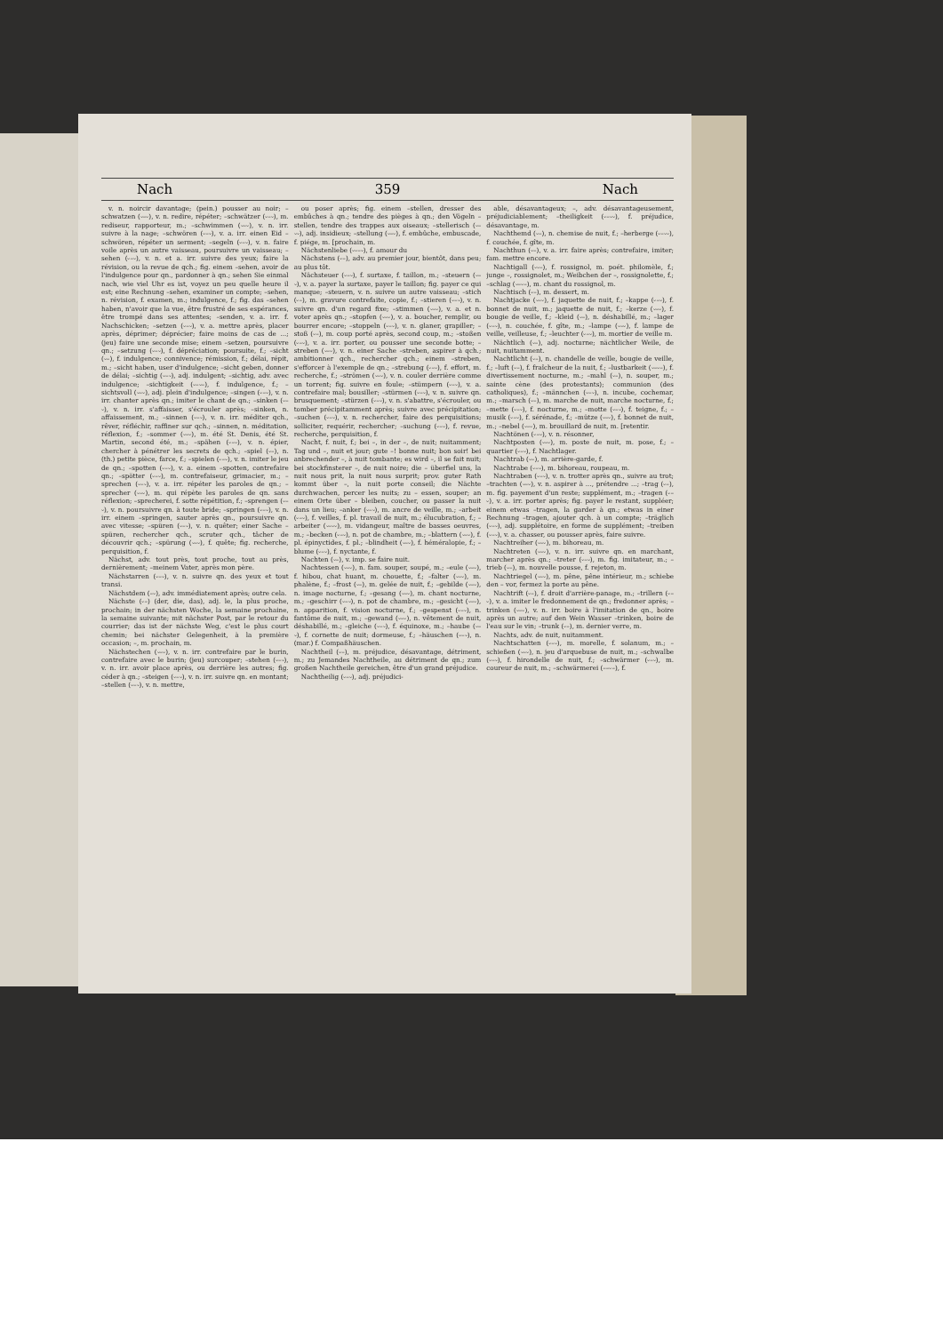Nach 359 Nach
v. n. noircir davantage; (pein.) pousser au noir; –schwatzen (⏑–⏑), v. n. redire, répéter; –schwätzer (⏑–⏑), m. rediseur, rapporteur, m.; –schwimmen (⏑–⏑), v. n. irr. suivre à la nage; –schwören (⏑–⏑), v. a. irr. einen Eid –schwören, répéter un serment; –segeln (⏑–⏑), v. n. faire voile après un autre vaisseau, poursuivre un vaisseau; –sehen (⏑–⏑), v. n. et a. irr. suivre des yeux; faire la révision, ou la revue de qch.; fig. einem –sehen, avoir de l'indulgence pour qn., pardonner à qn.; sehen Sie einmal nach, wie viel Uhr es ist, voyez un peu quelle heure il est; eine Rechnung –sehen, examiner un compte; –sehen, n. révision, f. examen, m.; indulgence, f.; fig. das –sehen haben, n'avoir que la vue, être frustré de ses espérances, être trompé dans ses attentes; –senden, v. a. irr. f. Nachschicken; –setzen (⏑–⏑), v. a. mettre après, placer après, déprimer; déprécier; faire moins de cas de ...; (jeu) faire une seconde mise; einem –setzen, poursuivre qn.; –setzung (⏑–⏑), f. dépréciation; poursuite, f.; –sicht (⏑–), f. indulgence; connivence; rémission, f.; délai, répit, m.; –sicht haben, user d'indulgence; –sicht geben, donner de délai; –sichtig (⏑–⏑), adj. indulgent; –sichtig, adv. avec indulgence; –sichtigkeit (⏑–⏑–), f. indulgence, f.; –sichtsvoll (⏑–⏑), adj. plein d'indulgence; –singen (⏑–⏑), v. n. irr. chanter après qn.; imiter le chant de qn.; –sinken (⏑–⏑), v. n. irr. s'affaisser, s'écrouler après; –sinken, n. affaissement, m.; –sinnen (⏑–⏑), v. n. irr. méditer qch., rêver, réfléchir, raffiner sur qch.; –sinnen, n. méditation, réflexion, f.; –sommer (⏑–⏑), m. été St. Denis, été St. Martin, second été, m.; –spähen (⏑–⏑), v. n. épier, chercher à pénétrer les secrets de qch.; –spiel (⏑–), n. (th.) petite pièce, farce, f.; –spielen (⏑–⏑), v. n. imiter le jeu de qn.; –spotten (⏑–⏑), v. a. einem –spotten, contrefaire qn.; –spötter (⏑–⏑), m. contrefaiseur, grimacier, m.; –sprechen (⏑–⏑), v. a. irr. répéter les paroles de qn.; –sprecher (⏑–⏑), m. qui répète les paroles de qn. sans réflexion; –sprecherei, f. sotte répétition, f.; –sprengen (⏑–⏑), v. n. poursuivre qn. à toute bride; –springen (⏑–⏑), v. n. irr. einem –springen, sauter après qn., poursuivre qn. avec vitesse; –spüren (⏑–⏑), v. n. quêter; einer Sache –spüren, rechercher qch., scruter qch., tâcher de découvrir qch.; –spürung (⏑–⏑), f. quête; fig. recherche, perquisition, f.
Nächst, adv. tout près, tout proche, tout au près, dernièrement; –meinem Vater, après mon père.
Nächstarren (⏑–⏑), v. n. suivre qn. des yeux et tout transi.
Nächstdem (–⏑), adv. immédiatement après; outre cela.
Nächste (⏑–) (der, die, das), adj. le, la plus proche, prochain; in der nächsten Woche, la semaine prochaine, la semaine suivante; mit nächster Post, par le retour du courrier; das ist der nächste Weg, c'est le plus court chemin; bei nächster Gelegenheit, à la première occasion; –, m. prochain, m.
Nächstechen (⏑–⏑), v. n. irr. contrefaire par le burin, contrefaire avec le burin; (jeu) surcouper; –stehen (⏑–⏑), v. n. irr. avoir place après, ou derrière les autres; fig. céder à qn.; –steigen (⏑–⏑), v. n. irr. suivre qn. en montant; –stellen (⏑–⏑), v. n. mettre,
ou poser après; fig. einem –stellen, dresser des embûches à qn.; tendre des pièges à qn.; den Vögeln –stellen, tendre des trappes aux oiseaux; –stellerisch (⏑–⏑⏑), adj. insidieux; –stellung (⏑–⏑), f. embûche, embuscade, f. piége, m. [prochain, m.
Nächstenliebe (⏑⏑–⏑), f. amour du
Nächstens (⏑–), adv. au premier jour, bientôt, dans peu; au plus tôt.
Nächsteuer (⏑–⏑), f. surtaxe, f. taillon, m.; –steuern (⏑–⏑), v. a. payer la surtaxe, payer le taillon; fig. payer ce qui manque; –steuern, v. n. suivre un autre vaisseau; –stich (⏑–), m. gravure contrefaite, copie, f.; –stieren (⏑–⏑), v. n. suivre qn. d'un regard fixe; –stimmen (⏑–⏑), v. a. et n. voter après qn.; –stopfen (⏑–⏑), v. a. boucher, remplir, ou bourrer encore; –stoppeln (⏑–⏑), v. n. glaner, grapiller; –stoß (⏑–), m. coup porté après, second coup, m.; –stoßen (⏑–⏑), v. a. irr. porter, ou pousser une seconde botte; –streben (⏑–⏑), v. n. einer Sache –streben, aspirer à qch.; ambitionner qch., rechercher qch.; einem –streben, s'efforcer à l'exemple de qn.; –strebung (⏑–⏑), f. effort, m. recherche, f.; –strömen (⏑–⏑), v. n. couler derrière comme un torrent; fig. suivre en foule; –stümpern (⏑–⏑), v. a. contrefaire mal; bousiller; –stürmen (⏑–⏑), v. n. suivre qn. brusquement; –stürzen (⏑–⏑), v. n. s'abattre, s'écrouler, ou tomber précipitamment après; suivre avec précipitation; –suchen (⏑–⏑), v. n. rechercher, faire des perquisitions; solliciter, requérir, rechercher; –suchung (⏑–⏑), f. revue, recherche, perquisition, f.
Nacht, f. nuit, f.; bei –, in der –, de nuit; nuitamment; Tag und –, nuit et jour; gute –! bonne nuit; bon soir! bei anbrechender –, à nuit tombante; es wird –, il se fait nuit; bei stockfinsterer –, de nuit noire; die – überfiel uns, la nuit nous prit, la nuit nous surprit; prov. guter Rath kommt über –, la nuit porte conseil; die Nächte durchwachen, percer les nuits; zu – essen, souper; an einem Orte über – bleiben, coucher, ou passer la nuit dans un lieu; –anker (⏑–⏑), m. ancre de veille, m.; –arbeit (⏑–⏑), f. veilles, f. pl. travail de nuit, m.; élucubration, f.; –arbeiter (⏑–⏑⏑), m. vidangeur, maître de basses oeuvres, m.; –becken (⏑–⏑), n. pot de chambre, m.; –blattern (⏑–⏑), f. pl. épinyctides, f. pl.; –blindheit (⏑–⏑), f. héméralopie, f.; –blume (⏑–⏑), f. nyctante, f.
Nachten (⏑–), v. imp. se faire nuit.
Nachtessen (⏑–⏑), n. fam. souper, soupé, m.; –eule (⏑–⏑), f. hibou, chat huant, m. chouette, f.; –falter (⏑–⏑), m. phalène, f.; –frost (⏑–), m. gelée de nuit, f.; –gebilde (⏑–⏑), n. image nocturne, f.; –gesang (⏑–⏑), m. chant nocturne, m.; –geschirr (⏑–⏑), n. pot de chambre, m.; –gesicht (⏑–⏑), n. apparition, f. vision nocturne, f.; –gespenst (⏑–⏑), n. fantôme de nuit, m.; –gewand (⏑–⏑), n. vêtement de nuit, déshabillé, m.; –gleiche (⏑–⏑), f. équinoxe, m.; –haube (⏑–⏑), f. cornette de nuit; dormeuse, f.; –häuschen (⏑–⏑), n. (mar.) f. Compaßhäuschen.
Nachtheil (⏑–), m. préjudice, désavantage, détriment, m.; zu Jemandes Nachtheile, au détriment de qn.; zum großen Nachtheile gereichen, être d'un grand préjudice.
Nachtheilig (⏑–⏑), adj. préjudici-
able, désavantageux; –, adv. désavantageusement, préjudiciablement; –theiligkeit (⏑–⏑⏑), f. préjudice, désavantage, m.
Nachthemd (⏑–), n. chemise de nuit, f.; –herberge (⏑–⏑⏑), f. couchée, f. gîte, m.
Nachthun (⏑–), v. a. irr. faire après; contrefaire, imiter; fam. mettre encore.
Nachtigall (⏑⏑–), f. rossignol, m. poét. philomèle, f.; junge –, rossignolet, m.; Weibchen der –, rossignolette, f.; –schlag (⏑–⏑–), m. chant du rossignol, m.
Nachtisch (⏑–), m. dessert, m.
Nachtjacke (⏑–⏑), f. jaquette de nuit, f.; –kappe (⏑–⏑), f. bonnet de nuit, m.; jaquette de nuit, f.; –kerze (⏑–⏑), f. bougie de veille, f.; –kleid (⏑–), n. déshabillé, m.; –lager (⏑–⏑), n. couchée, f. gîte, m.; –lampe (⏑–⏑), f. lampe de veille, veilleuse, f.; –leuchter (⏑–⏑), m. mortier de veille m.
Nächtlich (⏑–), adj. nocturne; nächtlicher Weile, de nuit, nuitamment.
Nachtlicht (⏑–), n. chandelle de veille, bougie de veille, f.; –luft (⏑–), f. fraîcheur de la nuit, f.; –lustbarkeit (⏑–⏑–), f. divertissement nocturne, m.; –mahl (⏑–), n. souper, m.; sainte cène (des protestants); communion (des catholiques), f.; –männchen (⏑–⏑), n. incube, cochemar, m.; –marsch (⏑–), m. marche de nuit, marche nocturne, f.; –mette (⏑–⏑), f. nocturne, m.; –motte (⏑–⏑), f. teigne, f.; –musik (⏑–⏑), f. sérénade, f.; –mütze (⏑–⏑), f. bonnet de nuit, m.; –nebel (⏑–⏑), m. brouillard de nuit, m. [retentir.
Nachtönen (⏑–⏑), v. n. résonner,
Nachtposten (⏑–⏑), m. poste de nuit, m. pose, f.; –quartier (⏑–⏑), f. Nachtlager.
Nachtrab (⏑–), m. arrière-garde, f.
Nachtrabe (⏑–⏑), m. bihoreau, roupeau, m.
Nachtraben (⏑–⏑), v. n. trotter après qn., suivre au trot; –trachten (⏑–⏑), v. n. aspirer à ..., prétendre ...; –trag (⏑–), m. fig. payement d'un reste; supplément, m.; –tragen (⏑–⏑), v. a. irr. porter après; fig. payer le restant, suppléer; einem etwas –tragen, la garder à qn.; etwas in einer Rechnung –tragen, ajouter qch. à un compte; –träglich (⏑–⏑), adj. supplétoire, en forme de supplément; –treiben (⏑–⏑), v. a. chasser, ou pousser après, faire suivre.
Nachtreiher (⏑–⏑), m. bihoreau, m.
Nachtreten (⏑–⏑), v. n. irr. suivre qn. en marchant, marcher après qn.; –treter (⏑–⏑), m. fig. imitateur, m.; –trieb (⏑–), m. nouvelle pousse, f. rejeton, m.
Nachtriegel (⏑–⏑), m. pêne, pêne intérieur, m.; schiebe den – vor, fermez la porte au pêne.
Nachtrift (⏑–), f. droit d'arrière-panage, m.; –trillern (⏑–⏑), v. a. imiter le fredonnement de qn.; fredonner après; –trinken (⏑–⏑), v. n. irr. boire à l'imitation de qn., boire après un autre; auf den Wein Wasser –trinken, boire de l'eau sur le vin; –trunk (⏑–), m. dernier verre, m.
Nachts, adv. de nuit, nuitamment.
Nachtschatten (⏑–⏑), m. morelle, f. solanum, m.; –schießen (⏑–⏑), n. jeu d'arquebuse de nuit, m.; –schwalbe (⏑–⏑), f. hirondelle de nuit, f.; –schwärmer (⏑–⏑), m. coureur de nuit, m.; –schwärmerei (––⏑–), f.